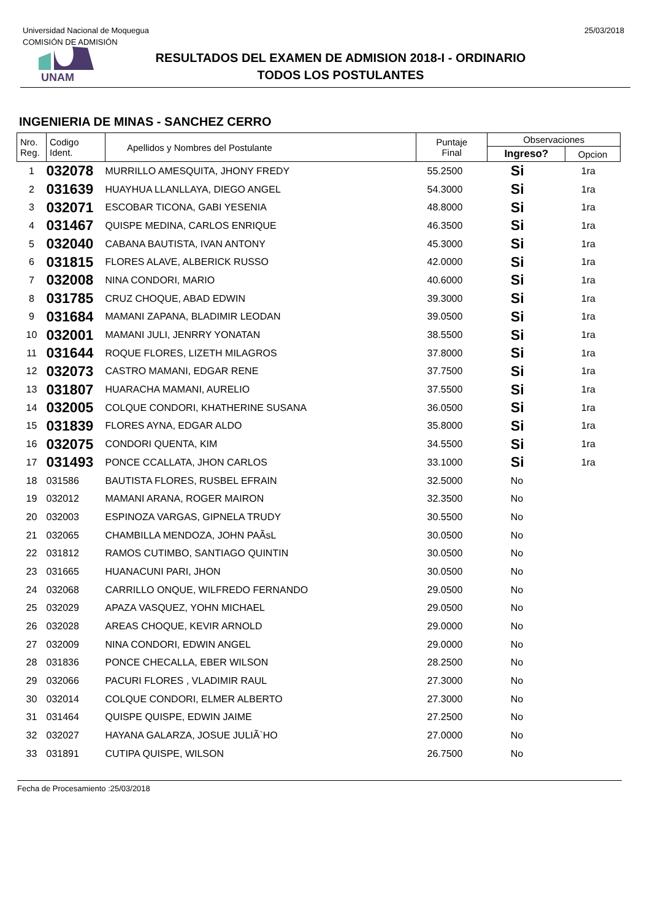Universidad Nacional de Moquegua
COMISIÓN DE ADMISIÓN
25/03/2018
UNAM
RESULTADOS DEL EXAMEN DE ADMISION 2018-I - ORDINARIO
TODOS LOS POSTULANTES
INGENIERIA DE MINAS - SANCHEZ CERRO
| Nro. Reg. | Codigo Ident. | Apellidos y Nombres del Postulante | Puntaje Final | Observaciones | |
| --- | --- | --- | --- | --- | --- |
| | | | | Ingreso? | Opcion |
| 1 | 032078 | MURRILLO AMESQUITA, JHONY FREDY | 55.2500 | Si | 1ra |
| 2 | 031639 | HUAYHUA LLANLLAYA, DIEGO ANGEL | 54.3000 | Si | 1ra |
| 3 | 032071 | ESCOBAR TICONA, GABI YESENIA | 48.8000 | Si | 1ra |
| 4 | 031467 | QUISPE MEDINA, CARLOS ENRIQUE | 46.3500 | Si | 1ra |
| 5 | 032040 | CABANA BAUTISTA, IVAN ANTONY | 45.3000 | Si | 1ra |
| 6 | 031815 | FLORES ALAVE, ALBERICK RUSSO | 42.0000 | Si | 1ra |
| 7 | 032008 | NINA CONDORI, MARIO | 40.6000 | Si | 1ra |
| 8 | 031785 | CRUZ CHOQUE, ABAD EDWIN | 39.3000 | Si | 1ra |
| 9 | 031684 | MAMANI ZAPANA, BLADIMIR LEODAN | 39.0500 | Si | 1ra |
| 10 | 032001 | MAMANI JULI, JENRRY YONATAN | 38.5500 | Si | 1ra |
| 11 | 031644 | ROQUE FLORES, LIZETH MILAGROS | 37.8000 | Si | 1ra |
| 12 | 032073 | CASTRO MAMANI, EDGAR RENE | 37.7500 | Si | 1ra |
| 13 | 031807 | HUARACHA MAMANI, AURELIO | 37.5500 | Si | 1ra |
| 14 | 032005 | COLQUE CONDORI, KHATHERINE SUSANA | 36.0500 | Si | 1ra |
| 15 | 031839 | FLORES AYNA, EDGAR ALDO | 35.8000 | Si | 1ra |
| 16 | 032075 | CONDORI QUENTA, KIM | 34.5500 | Si | 1ra |
| 17 | 031493 | PONCE CCALLATA, JHON CARLOS | 33.1000 | Si | 1ra |
| 18 | 031586 | BAUTISTA FLORES, RUSBEL EFRAIN | 32.5000 | No | |
| 19 | 032012 | MAMANI ARANA, ROGER MAIRON | 32.3500 | No | |
| 20 | 032003 | ESPINOZA VARGAS, GIPNELA TRUDY | 30.5500 | No | |
| 21 | 032065 | CHAMBILLA MENDOZA, JOHN PAÃsL | 30.0500 | No | |
| 22 | 031812 | RAMOS CUTIMBO, SANTIAGO QUINTIN | 30.0500 | No | |
| 23 | 031665 | HUANACUNI PARI, JHON | 30.0500 | No | |
| 24 | 032068 | CARRILLO ONQUE, WILFREDO FERNANDO | 29.0500 | No | |
| 25 | 032029 | APAZA VASQUEZ, YOHN MICHAEL | 29.0500 | No | |
| 26 | 032028 | AREAS CHOQUE, KEVIR ARNOLD | 29.0000 | No | |
| 27 | 032009 | NINA CONDORI, EDWIN ANGEL | 29.0000 | No | |
| 28 | 031836 | PONCE CHECALLA, EBER WILSON | 28.2500 | No | |
| 29 | 032066 | PACURI FLORES , VLADIMIR RAUL | 27.3000 | No | |
| 30 | 032014 | COLQUE CONDORI, ELMER ALBERTO | 27.3000 | No | |
| 31 | 031464 | QUISPE QUISPE, EDWIN JAIME | 27.2500 | No | |
| 32 | 032027 | HAYANA GALARZA, JOSUE JULIÃ`HO | 27.0000 | No | |
| 33 | 031891 | CUTIPA QUISPE, WILSON | 26.7500 | No | |
Fecha de Procesamiento :25/03/2018